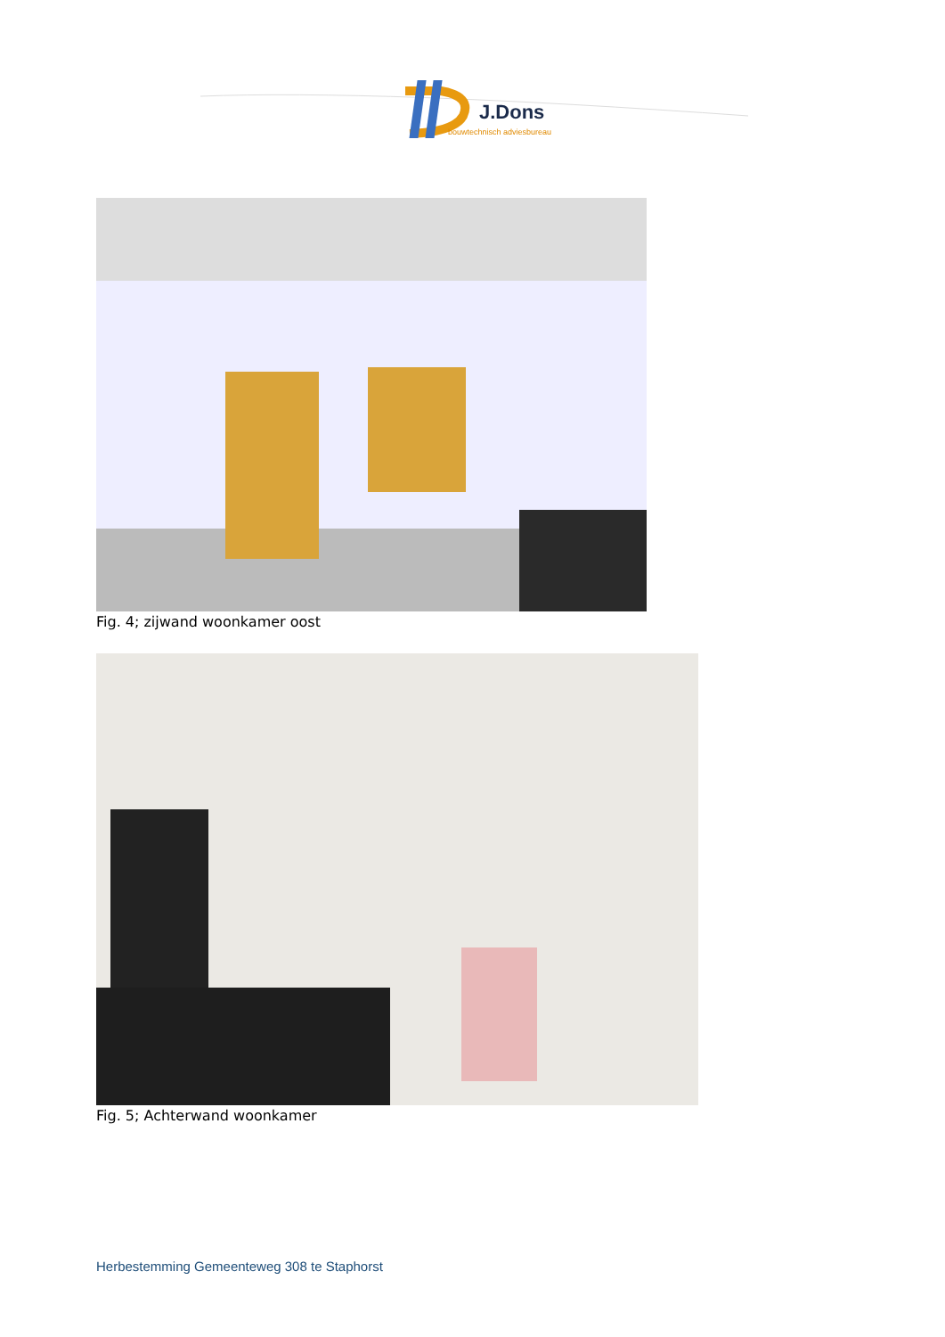J.Dons
bouwtechnisch adviesbureau
Fig. 4; zijwand woonkamer oost
Fig. 5; Achterwand woonkamer
Herbestemming Gemeenteweg 308 te Staphorst